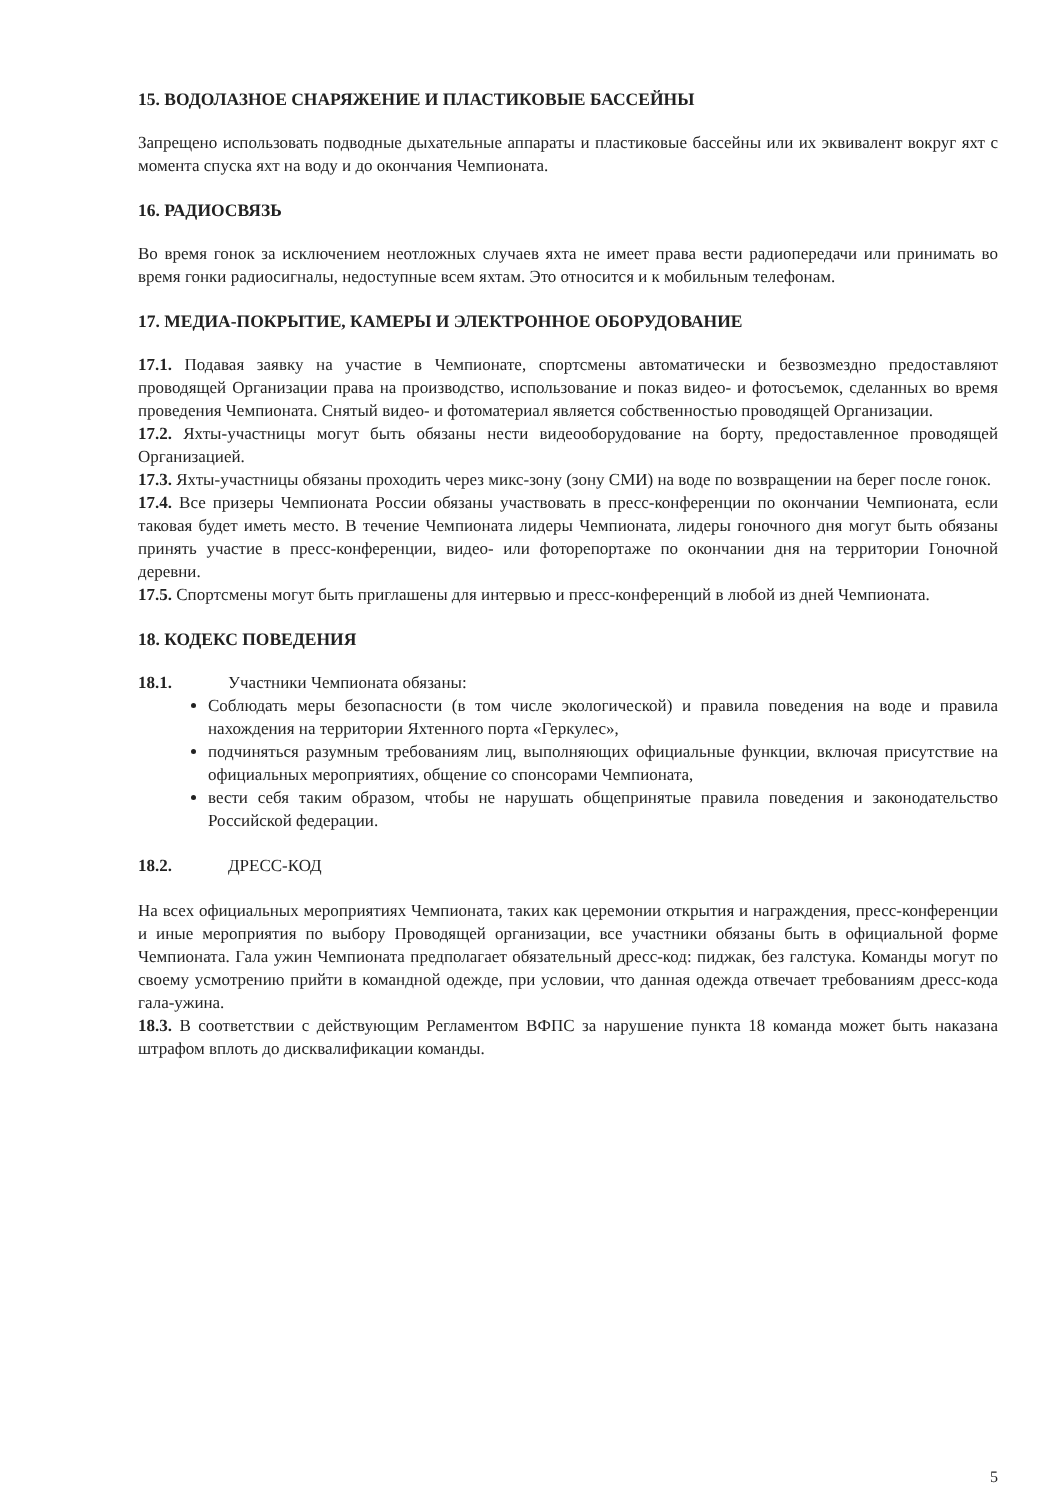15. ВОДОЛАЗНОЕ СНАРЯЖЕНИЕ И ПЛАСТИКОВЫЕ БАССЕЙНЫ
Запрещено использовать подводные дыхательные аппараты и пластиковые бассейны или их эквивалент вокруг яхт с момента спуска яхт на воду и до окончания Чемпионата.
16. РАДИОСВЯЗЬ
Во время гонок за исключением неотложных случаев яхта не имеет права вести радиопередачи или принимать во время гонки радиосигналы, недоступные всем яхтам. Это относится и к мобильным телефонам.
17. МЕДИА-ПОКРЫТИЕ, КАМЕРЫ И ЭЛЕКТРОННОЕ ОБОРУДОВАНИЕ
17.1. Подавая заявку на участие в Чемпионате, спортсмены автоматически и безвозмездно предоставляют проводящей Организации права на производство, использование и показ видео- и фотосъемок, сделанных во время проведения Чемпионата. Снятый видео- и фотоматериал является собственностью проводящей Организации.
17.2. Яхты-участницы могут быть обязаны нести видеооборудование на борту, предоставленное проводящей Организацией.
17.3. Яхты-участницы обязаны проходить через микс-зону (зону СМИ) на воде по возвращении на берег после гонок.
17.4. Все призеры Чемпионата России обязаны участвовать в пресс-конференции по окончании Чемпионата, если таковая будет иметь место. В течение Чемпионата лидеры Чемпионата, лидеры гоночного дня могут быть обязаны принять участие в пресс-конференции, видео- или фоторепортаже по окончании дня на территории Гоночной деревни.
17.5. Спортсмены могут быть приглашены для интервью и пресс-конференций в любой из дней Чемпионата.
18. КОДЕКС ПОВЕДЕНИЯ
18.1. Участники Чемпионата обязаны:
Соблюдать меры безопасности (в том числе экологической) и правила поведения на воде и правила нахождения на территории Яхтенного порта «Геркулес»,
подчиняться разумным требованиям лиц, выполняющих официальные функции, включая присутствие на официальных мероприятиях, общение со спонсорами Чемпионата,
вести себя таким образом, чтобы не нарушать общепринятые правила поведения и законодательство Российской федерации.
18.2. ДРЕСС-КОД
На всех официальных мероприятиях Чемпионата, таких как церемонии открытия и награждения, пресс-конференции и иные мероприятия по выбору Проводящей организации, все участники обязаны быть в официальной форме Чемпионата. Гала ужин Чемпионата предполагает обязательный дресс-код: пиджак, без галстука. Команды могут по своему усмотрению прийти в командной одежде, при условии, что данная одежда отвечает требованиям дресс-кода гала-ужина.
18.3. В соответствии с действующим Регламентом ВФПС за нарушение пункта 18 команда может быть наказана штрафом вплоть до дисквалификации команды.
5